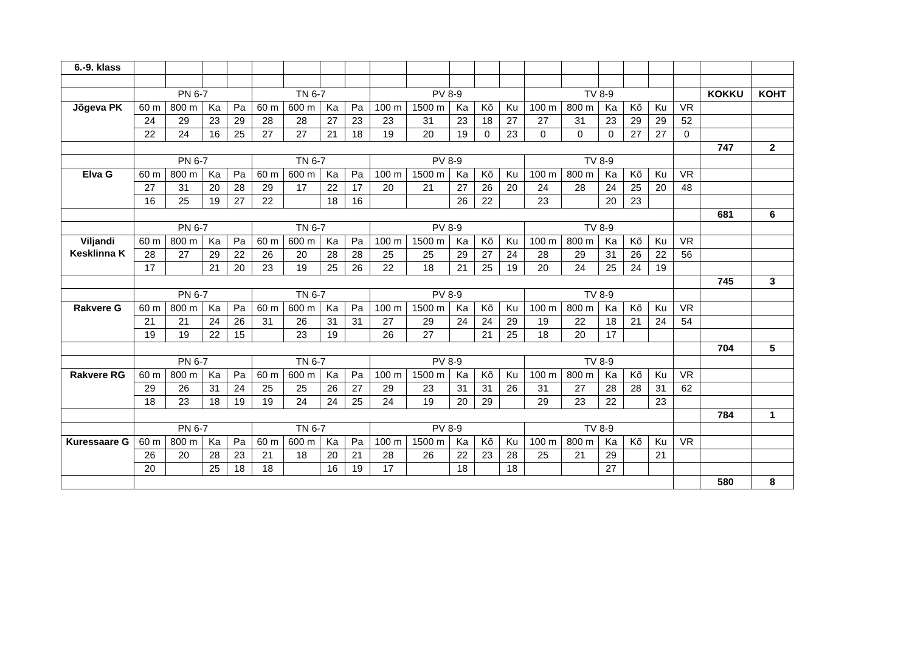| 6.-9. klass | | | | | | | | | | | | | | | | | | | | | |
| | PN 6-7 | | | | TN 6-7 | | | | PV 8-9 | | | | | TV 8-9 | | | | | | KOKKU | KOHT |
| Jõgeva PK | 60 m | 800 m | Ka | Pa | 60 m | 600 m | Ka | Pa | 100 m | 1500 m | Ka | Kõ | Ku | 100 m | 800 m | Ka | Kõ | Ku | VR | | |
| | 24 | 29 | 23 | 29 | 28 | 28 | 27 | 23 | 23 | 31 | 23 | 18 | 27 | 27 | 31 | 23 | 29 | 29 | 52 | | |
| | 22 | 24 | 16 | 25 | 27 | 27 | 21 | 18 | 19 | 20 | 19 | 0 | 23 | 0 | 0 | 0 | 27 | 27 | 0 | | |
| | | | | | | | | | | | | | | | | | | | | 747 | 2 |
| | PN 6-7 | | | | TN 6-7 | | | | PV 8-9 | | | | | TV 8-9 | | | | | | | |
| Elva G | 60 m | 800 m | Ka | Pa | 60 m | 600 m | Ka | Pa | 100 m | 1500 m | Ka | Kõ | Ku | 100 m | 800 m | Ka | Kõ | Ku | VR | | |
| | 27 | 31 | 20 | 28 | 29 | 17 | 22 | 17 | 20 | 21 | 27 | 26 | 20 | 24 | 28 | 24 | 25 | 20 | 48 | | |
| | 16 | 25 | 19 | 27 | 22 | | 18 | 16 | | | 26 | 22 | | 23 | | 20 | 23 | | | | |
| | | | | | | | | | | | | | | | | | | | | 681 | 6 |
| | PN 6-7 | | | | TN 6-7 | | | | PV 8-9 | | | | | TV 8-9 | | | | | | | |
| Viljandi Kesklinna K | 60 m | 800 m | Ka | Pa | 60 m | 600 m | Ka | Pa | 100 m | 1500 m | Ka | Kõ | Ku | 100 m | 800 m | Ka | Kõ | Ku | VR | | |
| | 28 | 27 | 29 | 22 | 26 | 20 | 28 | 28 | 25 | 25 | 29 | 27 | 24 | 28 | 29 | 31 | 26 | 22 | 56 | | |
| | 17 | | 21 | 20 | 23 | 19 | 25 | 26 | 22 | 18 | 21 | 25 | 19 | 20 | 24 | 25 | 24 | 19 | | | |
| | | | | | | | | | | | | | | | | | | | | 745 | 3 |
| | PN 6-7 | | | | TN 6-7 | | | | PV 8-9 | | | | | TV 8-9 | | | | | | | |
| Rakvere G | 60 m | 800 m | Ka | Pa | 60 m | 600 m | Ka | Pa | 100 m | 1500 m | Ka | Kõ | Ku | 100 m | 800 m | Ka | Kõ | Ku | VR | | |
| | 21 | 21 | 24 | 26 | 31 | 26 | 31 | 31 | 27 | 29 | 24 | 24 | 29 | 19 | 22 | 18 | 21 | 24 | 54 | | |
| | 19 | 19 | 22 | 15 | | 23 | 19 | | 26 | 27 | | 21 | 25 | 18 | 20 | 17 | | | | | |
| | | | | | | | | | | | | | | | | | | | | 704 | 5 |
| | PN 6-7 | | | | TN 6-7 | | | | PV 8-9 | | | | | TV 8-9 | | | | | | | |
| Rakvere RG | 60 m | 800 m | Ka | Pa | 60 m | 600 m | Ka | Pa | 100 m | 1500 m | Ka | Kõ | Ku | 100 m | 800 m | Ka | Kõ | Ku | VR | | |
| | 29 | 26 | 31 | 24 | 25 | 25 | 26 | 27 | 29 | 23 | 31 | 31 | 26 | 31 | 27 | 28 | 28 | 31 | 62 | | |
| | 18 | 23 | 18 | 19 | 19 | 24 | 24 | 25 | 24 | 19 | 20 | 29 | | 29 | 23 | 22 | | 23 | | | |
| | | | | | | | | | | | | | | | | | | | | 784 | 1 |
| | PN 6-7 | | | | TN 6-7 | | | | PV 8-9 | | | | | TV 8-9 | | | | | | | |
| Kuressaare G | 60 m | 800 m | Ka | Pa | 60 m | 600 m | Ka | Pa | 100 m | 1500 m | Ka | Kõ | Ku | 100 m | 800 m | Ka | Kõ | Ku | VR | | |
| | 26 | 20 | 28 | 23 | 21 | 18 | 20 | 21 | 28 | 26 | 22 | 23 | 28 | 25 | 21 | 29 | | 21 | | | |
| | 20 | | 25 | 18 | 18 | | 16 | 19 | 17 | | 18 | | 18 | | | 27 | | | | | |
| | | | | | | | | | | | | | | | | | | | | 580 | 8 |